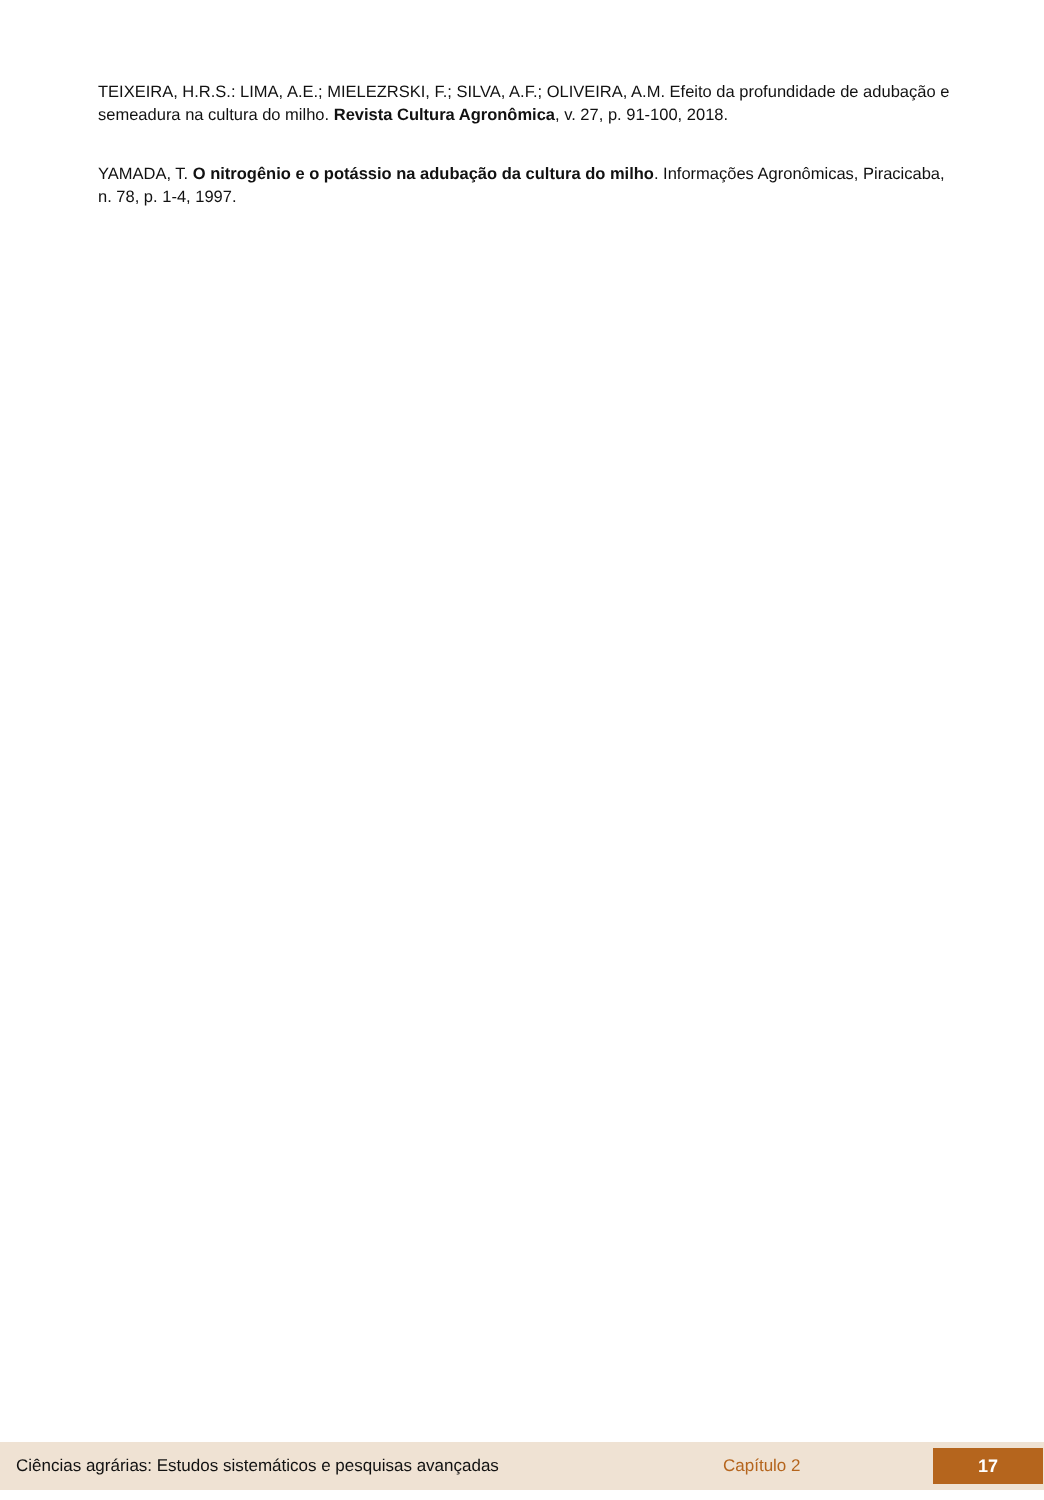TEIXEIRA, H.R.S.: LIMA, A.E.; MIELEZRSKI, F.; SILVA, A.F.; OLIVEIRA, A.M. Efeito da profundidade de adubação e semeadura na cultura do milho. Revista Cultura Agronômica, v. 27, p. 91-100, 2018.
YAMADA, T. O nitrogênio e o potássio na adubação da cultura do milho. Informações Agronômicas, Piracicaba, n. 78, p. 1-4, 1997.
Ciências agrárias: Estudos sistemáticos e pesquisas avançadas Capítulo 2
17